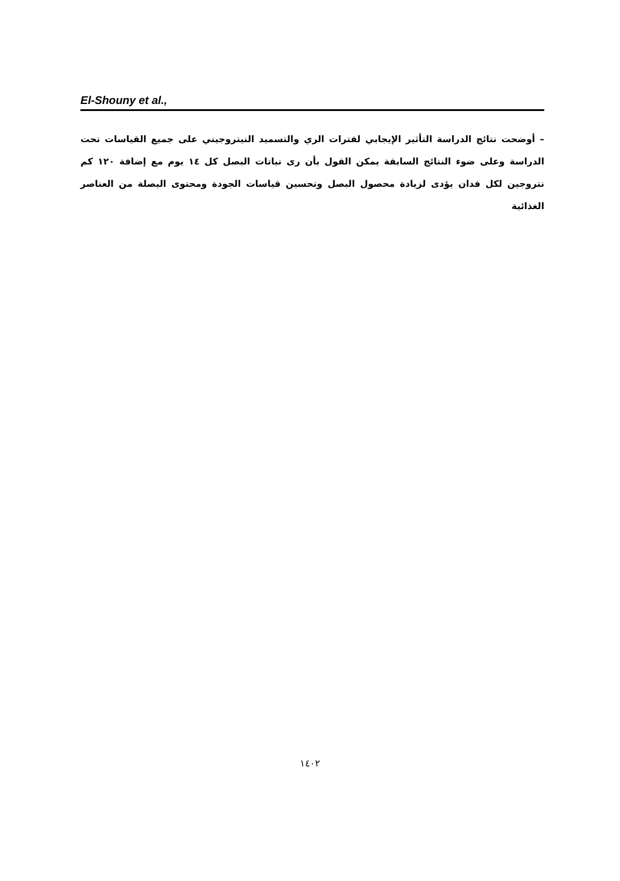El-Shouny et al.,
– أوضحت نتائج الدراسة التأثير الإيجابي لفترات الري والتسميد النيتروجيني على جميع القياسات تحت الدراسة وعلى ضوء النتائج السابقة يمكن القول بأن رى نباتات البصل كل ١٤ يوم مع إضافة ١٢٠ كم نتروجين لكل فدان يؤدى لزيادة محصول البصل وتحسين قياسات الجودة ومحتوى البصلة من العناصر الغذائية
١٤٠٢